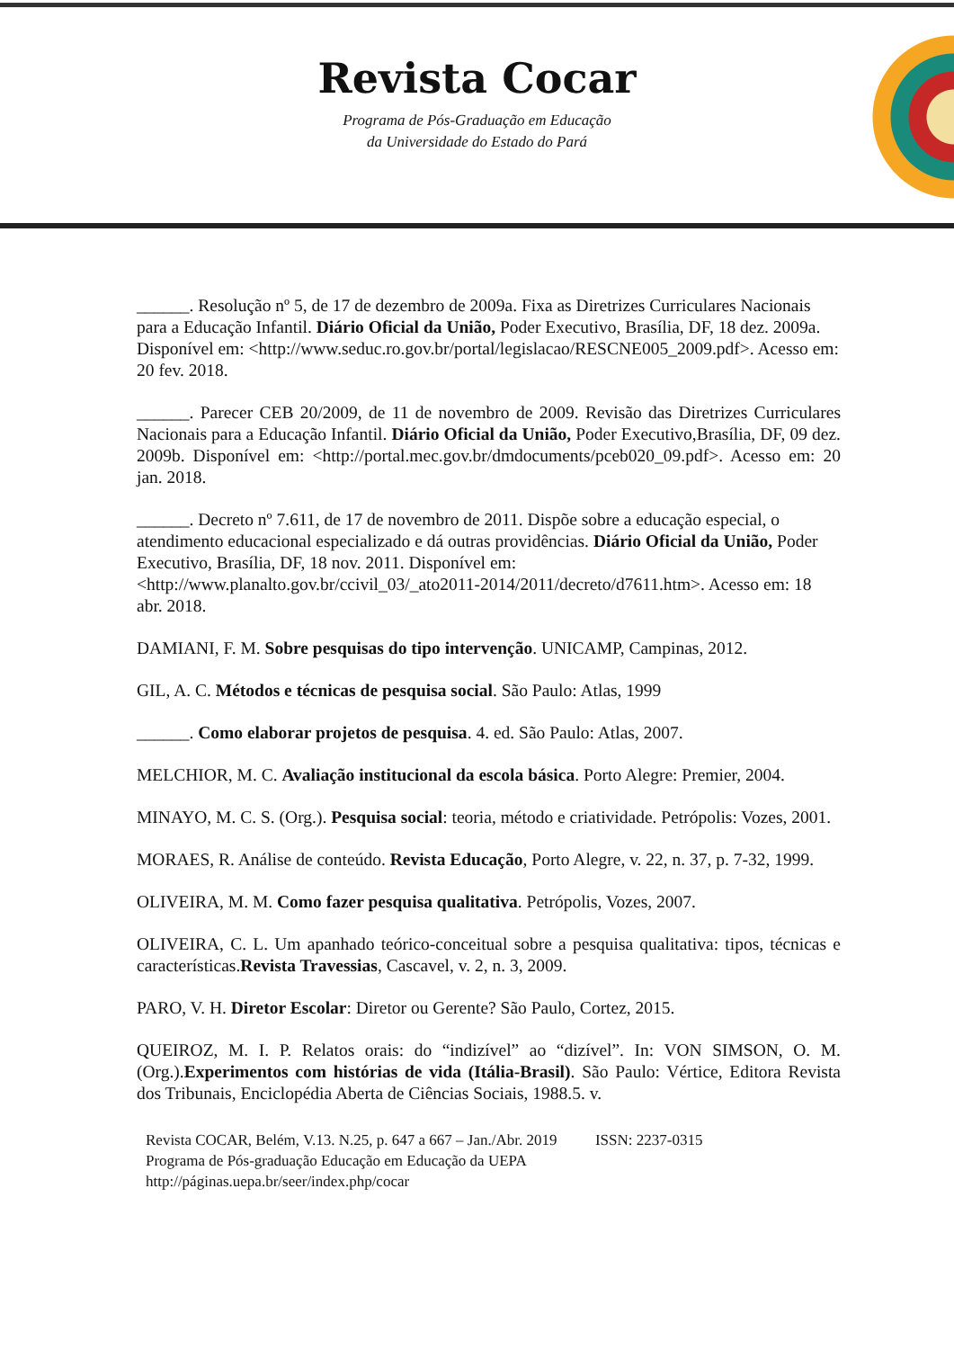Revista Cocar
Programa de Pós-Graduação em Educação
da Universidade do Estado do Pará
______. Resolução nº 5, de 17 de dezembro de 2009a. Fixa as Diretrizes Curriculares Nacionais para a Educação Infantil. Diário Oficial da União, Poder Executivo, Brasília, DF, 18 dez. 2009a. Disponível em: <http://www.seduc.ro.gov.br/portal/legislacao/RESCNE005_2009.pdf>. Acesso em: 20 fev. 2018.
______. Parecer CEB 20/2009, de 11 de novembro de 2009. Revisão das Diretrizes Curriculares Nacionais para a Educação Infantil. Diário Oficial da União, Poder Executivo,Brasília, DF, 09 dez. 2009b. Disponível em: <http://portal.mec.gov.br/dmdocuments/pceb020_09.pdf>. Acesso em: 20 jan. 2018.
______. Decreto nº 7.611, de 17 de novembro de 2011. Dispõe sobre a educação especial, o atendimento educacional especializado e dá outras providências. Diário Oficial da União, Poder Executivo, Brasília, DF, 18 nov. 2011. Disponível em: <http://www.planalto.gov.br/ccivil_03/_ato2011-2014/2011/decreto/d7611.htm>. Acesso em: 18 abr. 2018.
DAMIANI, F. M. Sobre pesquisas do tipo intervenção. UNICAMP, Campinas, 2012.
GIL, A. C. Métodos e técnicas de pesquisa social. São Paulo: Atlas, 1999
______. Como elaborar projetos de pesquisa. 4. ed. São Paulo: Atlas, 2007.
MELCHIOR, M. C. Avaliação institucional da escola básica. Porto Alegre: Premier, 2004.
MINAYO, M. C. S. (Org.). Pesquisa social: teoria, método e criatividade. Petrópolis: Vozes, 2001.
MORAES, R. Análise de conteúdo. Revista Educação, Porto Alegre, v. 22, n. 37, p. 7-32, 1999.
OLIVEIRA, M. M. Como fazer pesquisa qualitativa. Petrópolis, Vozes, 2007.
OLIVEIRA, C. L. Um apanhado teórico-conceitual sobre a pesquisa qualitativa: tipos, técnicas e características.Revista Travessias, Cascavel, v. 2, n. 3, 2009.
PARO, V. H. Diretor Escolar: Diretor ou Gerente? São Paulo, Cortez, 2015.
QUEIROZ, M. I. P. Relatos orais: do “indizível” ao “dizível”. In: VON SIMSON, O. M. (Org.).Experimentos com histórias de vida (Itália-Brasil). São Paulo: Vértice, Editora Revista dos Tribunais, Enciclopédia Aberta de Ciências Sociais, 1988.5. v.
Revista COCAR, Belém, V.13. N.25, p. 647 a 667 – Jan./Abr. 2019 ISSN: 2237-0315
Programa de Pós-graduação Educação em Educação da UEPA
http://páginas.uepa.br/seer/index.php/cocar